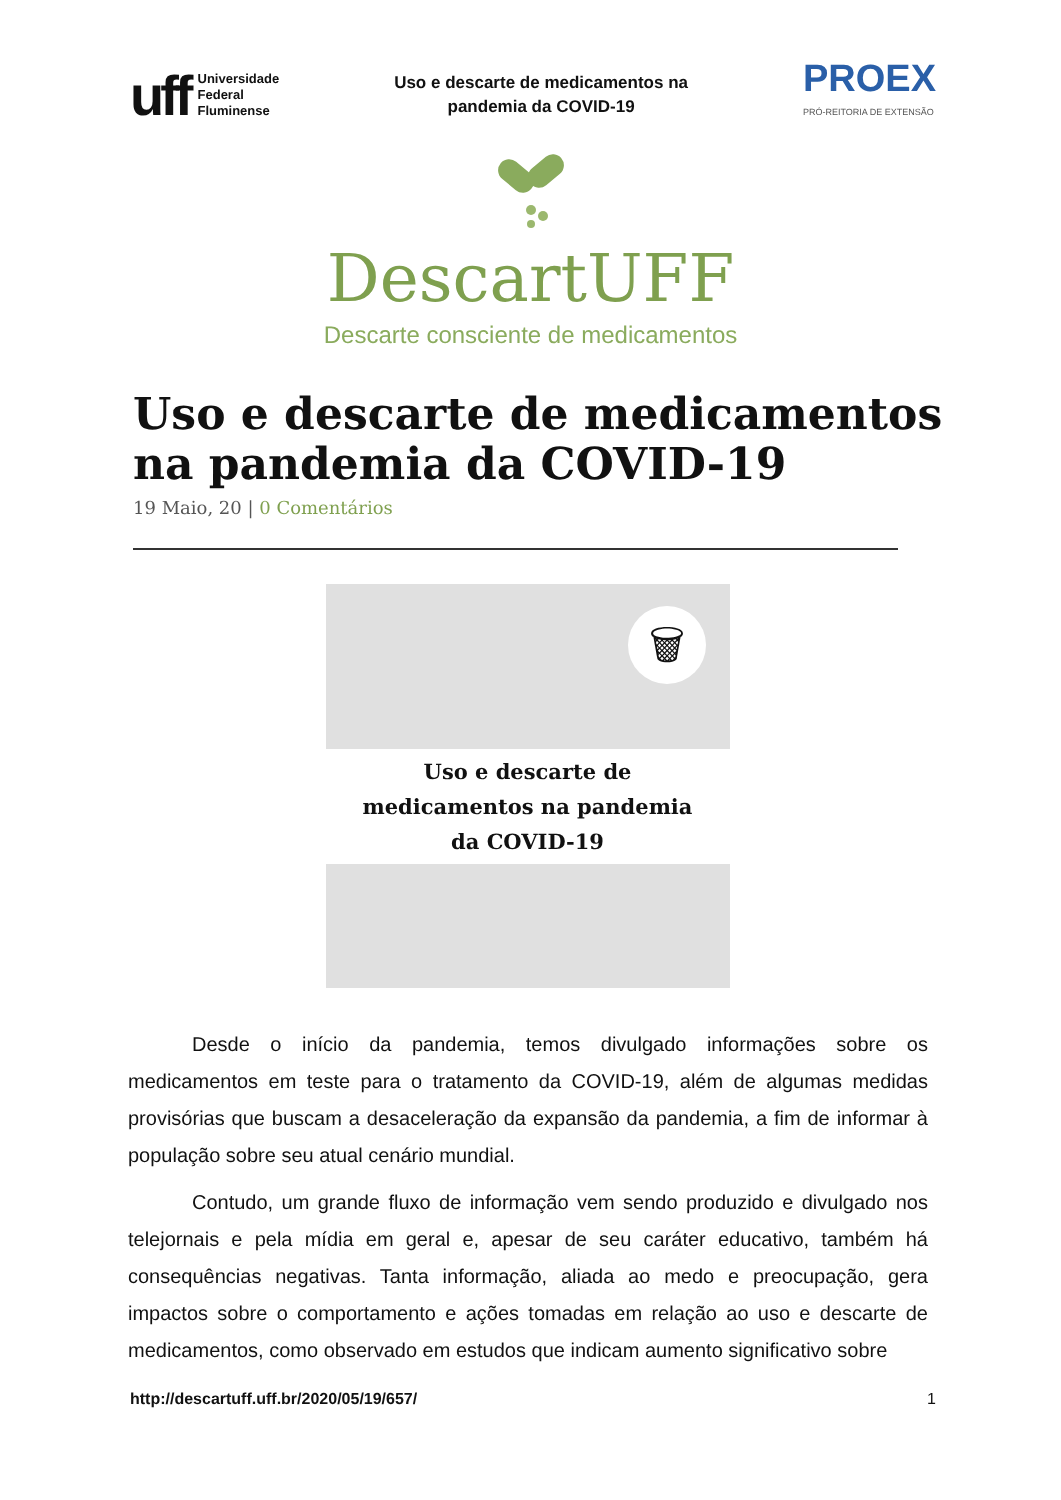uff
Universidade
Federal
Fluminense
Uso e descarte de medicamentos na
pandemia da COVID-19
PROEX
PRÓ-REITORIA DE EXTENSÃO
DescartUFF
Descarte consciente de medicamentos
Uso e descarte de medicamentos
na pandemia da COVID-19
19 Maio, 20 | 0 Comentários
🗑
Uso e descarte de
medicamentos na pandemia
da COVID-19
Desde o início da pandemia, temos divulgado informações sobre os medicamentos em teste para o tratamento da COVID-19, além de algumas medidas provisórias que buscam a desaceleração da expansão da pandemia, a fim de informar à população sobre seu atual cenário mundial.
Contudo, um grande fluxo de informação vem sendo produzido e divulgado nos telejornais e pela mídia em geral e, apesar de seu caráter educativo, também há consequências negativas. Tanta informação, aliada ao medo e preocupação, gera impactos sobre o comportamento e ações tomadas em relação ao uso e descarte de medicamentos, como observado em estudos que indicam aumento significativo sobre
http://descartuff.uff.br/2020/05/19/657/ 1